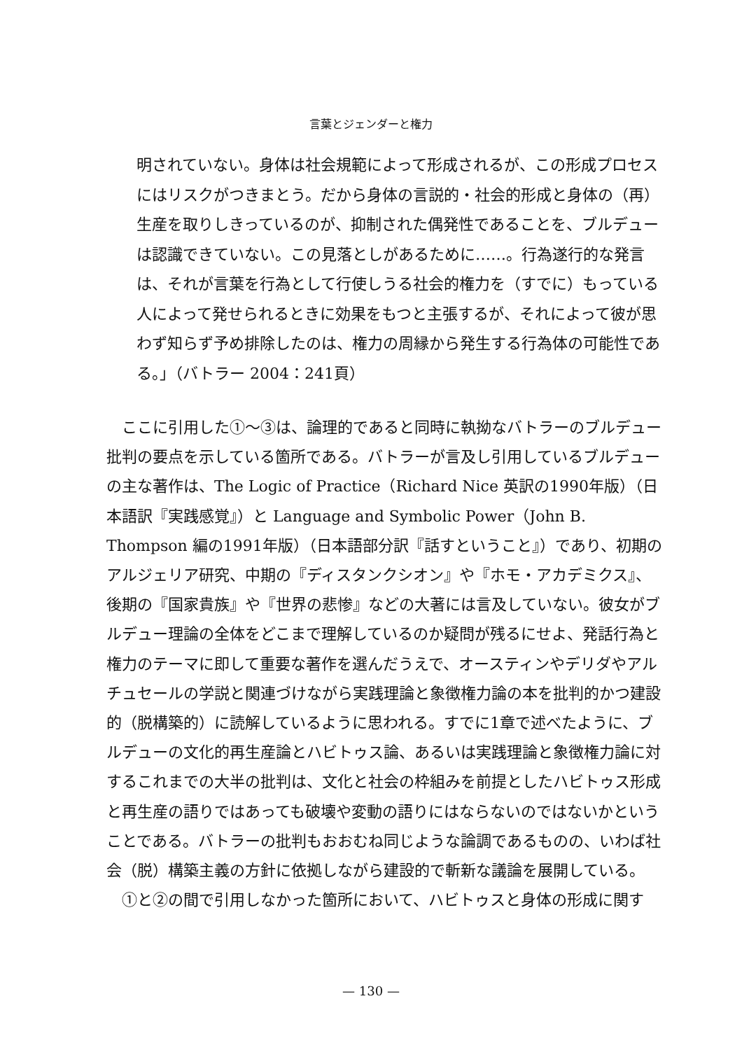言葉とジェンダーと権力
明されていない。身体は社会規範によって形成されるが、この形成プロセスにはリスクがつきまとう。だから身体の言説的・社会的形成と身体の（再）生産を取りしきっているのが、抑制された偶発性であることを、ブルデューは認識できていない。この見落としがあるために……。行為遂行的な発言は、それが言葉を行為として行使しうる社会的権力を（すでに）もっている人によって発せられるときに効果をもつと主張するが、それによって彼が思わず知らず予め排除したのは、権力の周縁から発生する行為体の可能性である。」（バトラー 2004：241頁）
ここに引用した①〜③は、論理的であると同時に執拗なバトラーのブルデュー批判の要点を示している箇所である。バトラーが言及し引用しているブルデューの主な著作は、The Logic of Practice（Richard Nice 英訳の1990年版）（日本語訳『実践感覚』）と Language and Symbolic Power（John B. Thompson 編の1991年版）（日本語部分訳『話すということ』）であり、初期のアルジェリア研究、中期の『ディスタンクシオン』や『ホモ・アカデミクス』、後期の『国家貴族』や『世界の悲惨』などの大著には言及していない。彼女がブルデュー理論の全体をどこまで理解しているのか疑問が残るにせよ、発話行為と権力のテーマに即して重要な著作を選んだうえで、オースティンやデリダやアルチュセールの学説と関連づけながら実践理論と象徴権力論の本を批判的かつ建設的（脱構築的）に読解しているように思われる。すでに1章で述べたように、ブルデューの文化的再生産論とハビトゥス論、あるいは実践理論と象徴権力論に対するこれまでの大半の批判は、文化と社会の枠組みを前提としたハビトゥス形成と再生産の語りではあっても破壊や変動の語りにはならないのではないかということである。バトラーの批判もおおむね同じような論調であるものの、いわば社会（脱）構築主義の方針に依拠しながら建設的で斬新な議論を展開している。
①と②の間で引用しなかった箇所において、ハビトゥスと身体の形成に関す
— 130 —